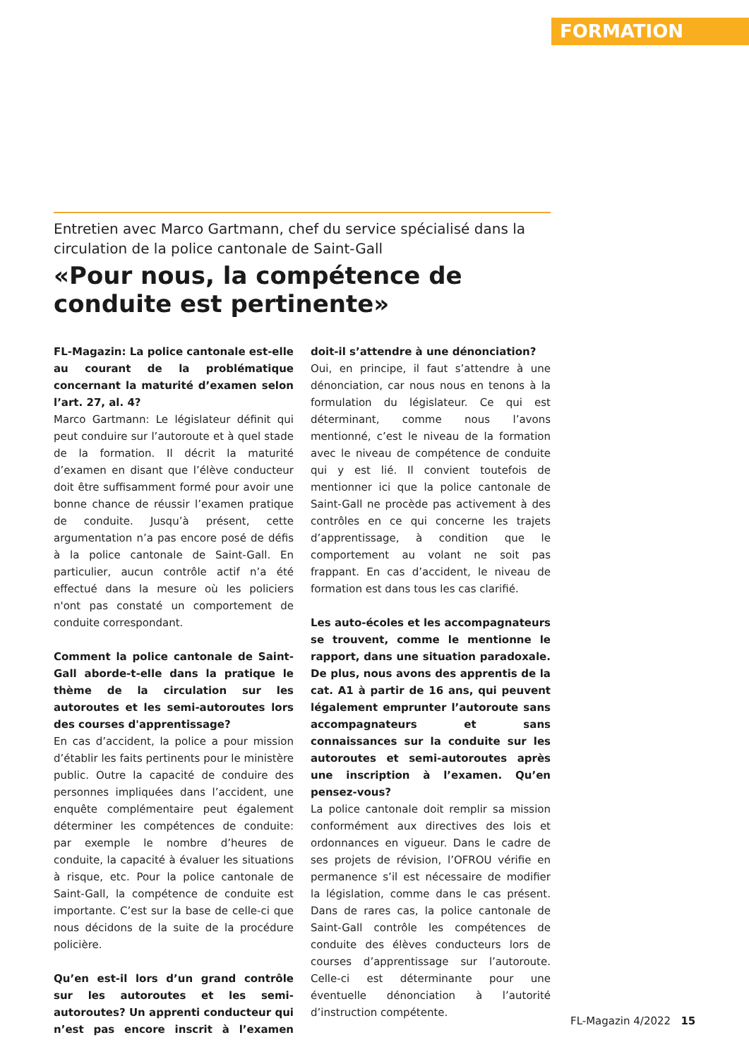FORMATION
Entretien avec Marco Gartmann, chef du service spécialisé dans la circulation de la police cantonale de Saint-Gall
«Pour nous, la compétence de conduite est pertinente»
FL-Magazin: La police cantonale est-elle au courant de la problématique concernant la maturité d’examen selon l’art. 27, al. 4?
Marco Gartmann: Le législateur définit qui peut conduire sur l’autoroute et à quel stade de la formation. Il décrit la maturité d’examen en disant que l’élève conducteur doit être suffisamment formé pour avoir une bonne chance de réussir l’examen pratique de conduite. Jusqu’à présent, cette argumentation n’a pas encore posé de défis à la police cantonale de Saint-Gall. En particulier, aucun contrôle actif n’a été effectué dans la mesure où les policiers n'ont pas constaté un comportement de conduite correspondant.
Comment la police cantonale de Saint-Gall aborde-t-elle dans la pratique le thème de la circulation sur les autoroutes et les semi-autoroutes lors des courses d'apprentissage?
En cas d’accident, la police a pour mission d’établir les faits pertinents pour le ministère public. Outre la capacité de conduire des personnes impliquées dans l’accident, une enquête complémentaire peut également déterminer les compétences de conduite: par exemple le nombre d’heures de conduite, la capacité à évaluer les situations à risque, etc. Pour la police cantonale de Saint-Gall, la compétence de conduite est importante. C’est sur la base de celle-ci que nous décidons de la suite de la procédure policière.
Qu’en est-il lors d’un grand contrôle sur les autoroutes et les semi-autoroutes? Un apprenti conducteur qui n’est pas encore inscrit à l’examen doit-il s’attendre à une dénonciation?
Oui, en principe, il faut s’attendre à une dénonciation, car nous nous en tenons à la formulation du législateur. Ce qui est déterminant, comme nous l’avons mentionné, c’est le niveau de la formation avec le niveau de compétence de conduite qui y est lié. Il convient toutefois de mentionner ici que la police cantonale de Saint-Gall ne procède pas activement à des contrôles en ce qui concerne les trajets d’apprentissage, à condition que le comportement au volant ne soit pas frappant. En cas d’accident, le niveau de formation est dans tous les cas clarifié.
Les auto-écoles et les accompagnateurs se trouvent, comme le mentionne le rapport, dans une situation paradoxale. De plus, nous avons des apprentis de la cat. A1 à partir de 16 ans, qui peuvent légalement emprunter l’autoroute sans accompagnateurs et sans connaissances sur la conduite sur les autoroutes et semi-autoroutes après une inscription à l’examen. Qu’en pensez-vous?
La police cantonale doit remplir sa mission conformément aux directives des lois et ordonnances en vigueur. Dans le cadre de ses projets de révision, l’OFROU vérifie en permanence s’il est nécessaire de modifier la législation, comme dans le cas présent. Dans de rares cas, la police cantonale de Saint-Gall contrôle les compétences de conduite des élèves conducteurs lors de courses d’apprentissage sur l’autoroute. Celle-ci est déterminante pour une éventuelle dénonciation à l’autorité d’instruction compétente.
FL-Magazin 4/2022 15